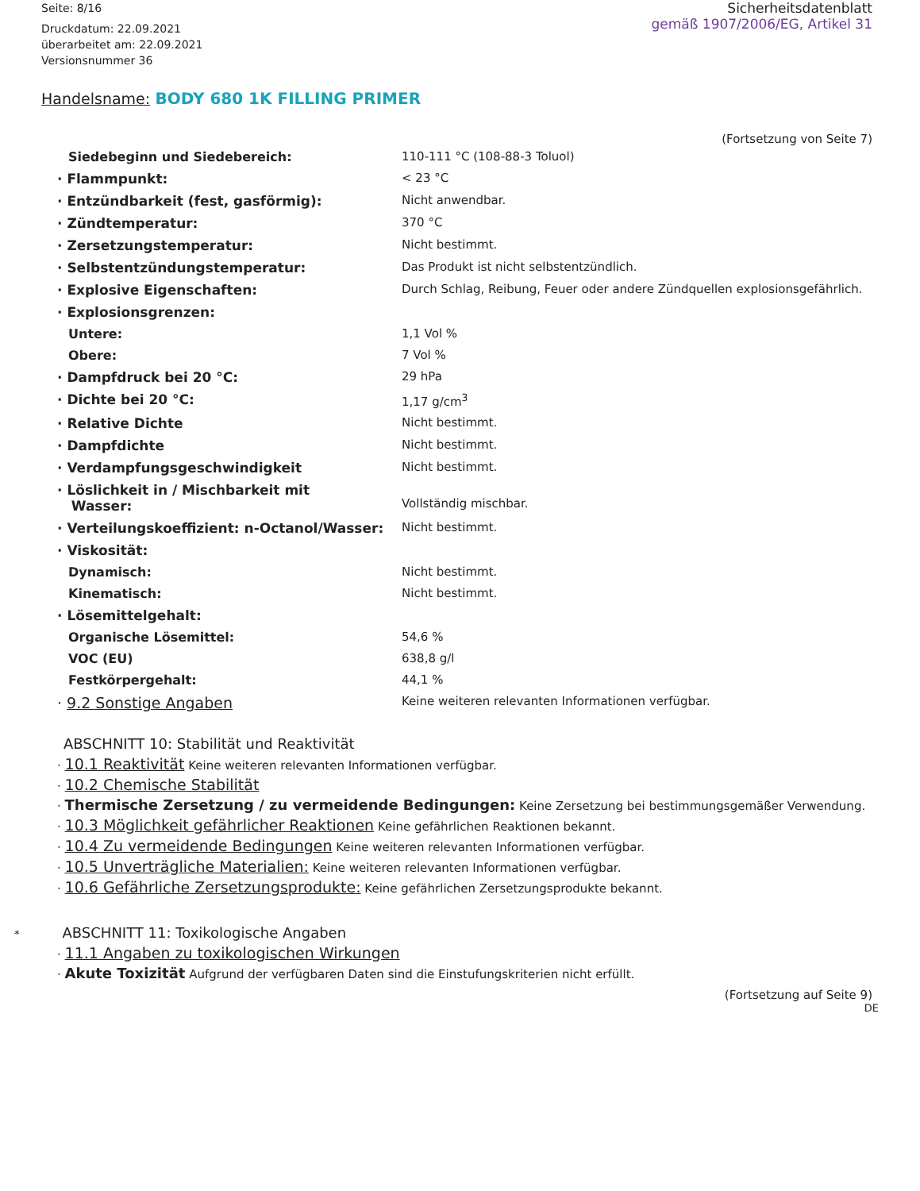Seite: 8/16
Druckdatum: 22.09.2021
überarbeitet am: 22.09.2021
Versionsnummer 36
Sicherheitsdatenblatt
gemäß 1907/2006/EG, Artikel 31
Handelsname: BODY 680 1K FILLING PRIMER
(Fortsetzung von Seite 7)
| Siedebeginn und Siedebereich: | 110-111 °C (108-88-3 Toluol) |
| · Flammpunkt: | < 23 °C |
| · Entzündbarkeit (fest, gasförmig): | Nicht anwendbar. |
| · Zündtemperatur: | 370 °C |
| · Zersetzungstemperatur: | Nicht bestimmt. |
| · Selbstentzündungstemperatur: | Das Produkt ist nicht selbstentzündlich. |
| · Explosive Eigenschaften: | Durch Schlag, Reibung, Feuer oder andere Zündquellen explosionsgefährlich. |
| · Explosionsgrenzen: | |
| Untere: | 1,1 Vol % |
| Obere: | 7 Vol % |
| · Dampfdruck bei 20 °C: | 29 hPa |
| · Dichte bei 20 °C: | 1,17 g/cm<sup>3</sup> |
| · Relative Dichte | Nicht bestimmt. |
| · Dampfdichte | Nicht bestimmt. |
| · Verdampfungsgeschwindigkeit | Nicht bestimmt. |
| · Löslichkeit in / Mischbarkeit mit Wasser: | Vollständig mischbar. |
| · Verteilungskoeffizient: n-Octanol/Wasser: | Nicht bestimmt. |
| · Viskosität: | |
| Dynamisch: | Nicht bestimmt. |
| Kinematisch: | Nicht bestimmt. |
| · Lösemittelgehalt: | |
| Organische Lösemittel: | 54,6 % |
| VOC (EU) | 638,8 g/l |
| Festkörpergehalt: | 44,1 % |
| · 9.2 Sonstige Angaben | Keine weiteren relevanten Informationen verfügbar. |
ABSCHNITT 10: Stabilität und Reaktivität
· 10.1 Reaktivität Keine weiteren relevanten Informationen verfügbar.
· 10.2 Chemische Stabilität
· Thermische Zersetzung / zu vermeidende Bedingungen: Keine Zersetzung bei bestimmungsgemäßer Verwendung.
· 10.3 Möglichkeit gefährlicher Reaktionen Keine gefährlichen Reaktionen bekannt.
· 10.4 Zu vermeidende Bedingungen Keine weiteren relevanten Informationen verfügbar.
· 10.5 Unverträgliche Materialien: Keine weiteren relevanten Informationen verfügbar.
· 10.6 Gefährliche Zersetzungsprodukte: Keine gefährlichen Zersetzungsprodukte bekannt.
* ABSCHNITT 11: Toxikologische Angaben
· 11.1 Angaben zu toxikologischen Wirkungen
· Akute Toxizität Aufgrund der verfügbaren Daten sind die Einstufungskriterien nicht erfüllt.
(Fortsetzung auf Seite 9)
DE